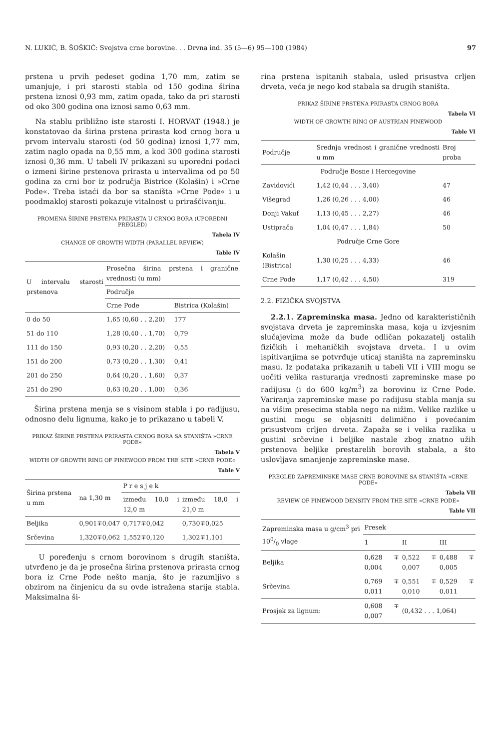N. LUKIĆ, B. ŠOŠKIĆ: Svojstva crne borovine. . . Drvna ind. 35 (5—6) 95—100 (1984) 97
prstena u prvih pedeset godina 1,70 mm, zatim se umanjuje, i pri starosti stabla od 150 godina širina prstena iznosi 0,93 mm, zatim opada, tako da pri starosti od oko 300 godina ona iznosi samo 0,63 mm.
Na stablu približno iste starosti I. HORVAT (1948.) je konstatovao da širina prstena prirasta kod crnog bora u prvom intervalu starosti (od 50 godina) iznosi 1,77 mm, zatim naglo opada na 0,55 mm, a kod 300 godina starosti iznosi 0,36 mm. U tabeli IV prikazani su uporedni podaci o izmeni širine prstenova prirasta u intervalima od po 50 godina za crni bor iz područja Bistrice (Kolašin) i »Crne Pode«. Treba istaći da bor sa staništa »Crne Pode« i u poodmakloj starosti pokazuje vitalnost u priraščivanju.
PROMENA ŠIRINE PRSTENA PRIRASTA U CRNOG BORA (UPOREDNI PREGLED)
Tabela IV
CHANGE OF GROWTH WIDTH (PARALLEL REVIEW)
Table IV
| U intervalu starosti prstenova | Prosečna širina prstena i granične vrednosti (u mm) | |
| --- | --- | --- |
| | Područje | |
| | Crne Pode | Bistrica (Kolašin) |
| 0 do 50 | 1,65 (0,60 . . 2,20) | 177 |
| 51 do 110 | 1,28 (0,40 . . 1,70) | 0,79 |
| 111 do 150 | 0,93 (0,20 . . 2,20) | 0,55 |
| 151 do 200 | 0,73 (0,20 . . 1,30) | 0,41 |
| 201 do 250 | 0,64 (0,20 . . 1,60) | 0,37 |
| 251 do 290 | 0,63 (0,20 . . 1,00) | 0,36 |
Širina prstena menja se s visinom stabla i po radijusu, odnosno delu lignuma, kako je to prikazano u tabeli V.
PRIKAZ ŠIRINE PRSTENA PRIRASTA CRNOG BORA SA STANIŠTA »CRNE PODE«
Tabela V
WIDTH OF GROWTH RING OF PINEWOOD FROM THE SITE »CRNE PODE«
Table V
| Širina prstena u mm | na 1,30 m | P r e s j e k | |
| --- | --- | --- | --- |
| | | između 10,0 i 12,0 m | između 18,0 i 21,0 m |
| Beljika | 0,901∓0,047 | 0,717∓0,042 | 0,730∓0,025 |
| Srčevina | 1,320∓0,062 | 1,552∓0,120 | 1,302∓1,101 |
U poređenju s crnom borovinom s drugih staništa, utvrđeno je da je prosečna širina prstenova prirasta crnog bora iz Crne Pode nešto manja, što je razumljivo s obzirom na činjenicu da su ovde istražena starija stabla. Maksimalna ši-
rina prstena ispitanih stabala, usled prisustva crljen drveta, veća je nego kod stabala sa drugih staništa.
PRIKAZ ŠIRINE PRSTENA PRIRASTA CRNOG BORA
Tabela VI
WIDTH OF GROWTH RING OF AUSTRIAN PINEWOOD
Table VI
| Područje | Srednja vrednost i granične vrednosti u mm | Broj proba |
| --- | --- | --- |
| Područje Bosne i Hercegovine | | |
| Zavidovići | 1,42 (0,44 . . . 3,40) | 47 |
| Višegrad | 1,26 (0,26 . . . 4,00) | 46 |
| Donji Vakuf | 1,13 (0,45 . . . 2,27) | 46 |
| Ustiprača | 1,04 (0,47 . . . 1,84) | 50 |
| Područje Crne Gore | | |
| Kolašin (Bistrica) | 1,30 (0,25 . . . 4,33) | 46 |
| Crne Pode | 1,17 (0,42 . . . 4,50) | 319 |
2.2. FIZIČKA SVOJSTVA
2.2.1. Zapreminska masa. Jedno od karakterističnih svojstava drveta je zapreminska masa, koja u izvjesnim slučajevima može da bude odličan pokazatelj ostalih fizičkih i mehaničkih svojstava drveta. I u ovim ispitivanjima se potvrđuje uticaj staništa na zapreminsku masu. Iz podataka prikazanih u tabeli VII i VIII mogu se uočiti velika rasturanja vrednosti zapreminske mase po radijusu (i do 600 kg/m<sup>3</sup>) za borovinu iz Crne Pode. Variranja zapreminske mase po radijusu stabla manja su na višim presecima stabla nego na nižim. Velike razlike u gustini mogu se objasniti delimično i povećanim prisustvom crljen drveta. Zapaža se i velika razlika u gustini srčevine i beljike nastale zbog znatno užih prstenova beljike prestarelih borovih stabala, a što uslovljava smanjenje zapreminske mase.
PREGLED ZAPREMINSKE MASE CRNE BOROVINE SA STANIŠTA »CRNE PODE«
Tabela VII
REVIEW OF PINEWOOD DENSITY FROM THE SITE »CRNE PODE«
Table VII
| Zapreminska masa u g/cm<sup>3</sup> pri 100/0 vlage | Presek | | |
| --- | --- | --- | --- |
| | 1 | II | III |
| Beljika | 0,628 ∓ 0,004 | 0,522 ∓ 0,007 | 0,488 ∓ 0,005 |
| Srčevina | 0,769 ∓ 0,011 | 0,551 ∓ 0,010 | 0,529 ∓ 0,011 |
| Prosjek za lignum: | 0,608 ∓ 0,007 | (0,432 . . . 1,064) | |